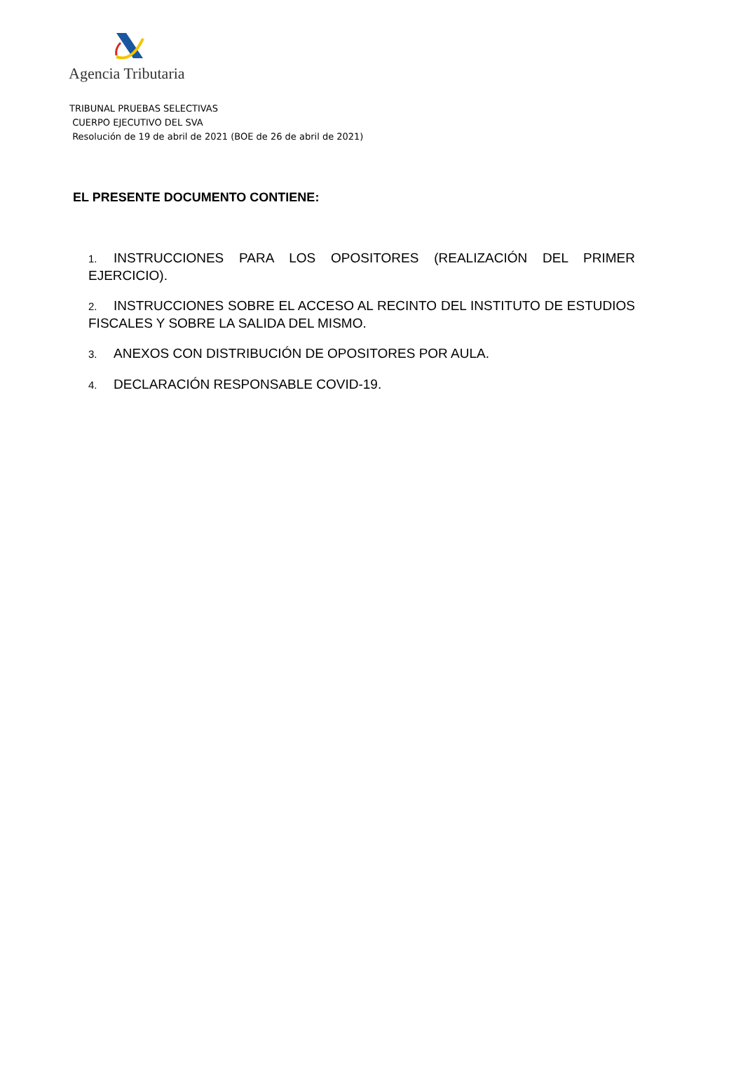Agencia Tributaria
TRIBUNAL PRUEBAS SELECTIVAS
CUERPO EJECUTIVO DEL SVA
Resolución de 19 de abril de 2021 (BOE de 26 de abril de 2021)
EL PRESENTE DOCUMENTO CONTIENE:
1. INSTRUCCIONES PARA LOS OPOSITORES (REALIZACIÓN DEL PRIMER EJERCICIO).
2. INSTRUCCIONES SOBRE EL ACCESO AL RECINTO DEL INSTITUTO DE ESTUDIOS FISCALES Y SOBRE LA SALIDA DEL MISMO.
3. ANEXOS CON DISTRIBUCIÓN DE OPOSITORES POR AULA.
4. DECLARACIÓN RESPONSABLE COVID-19.